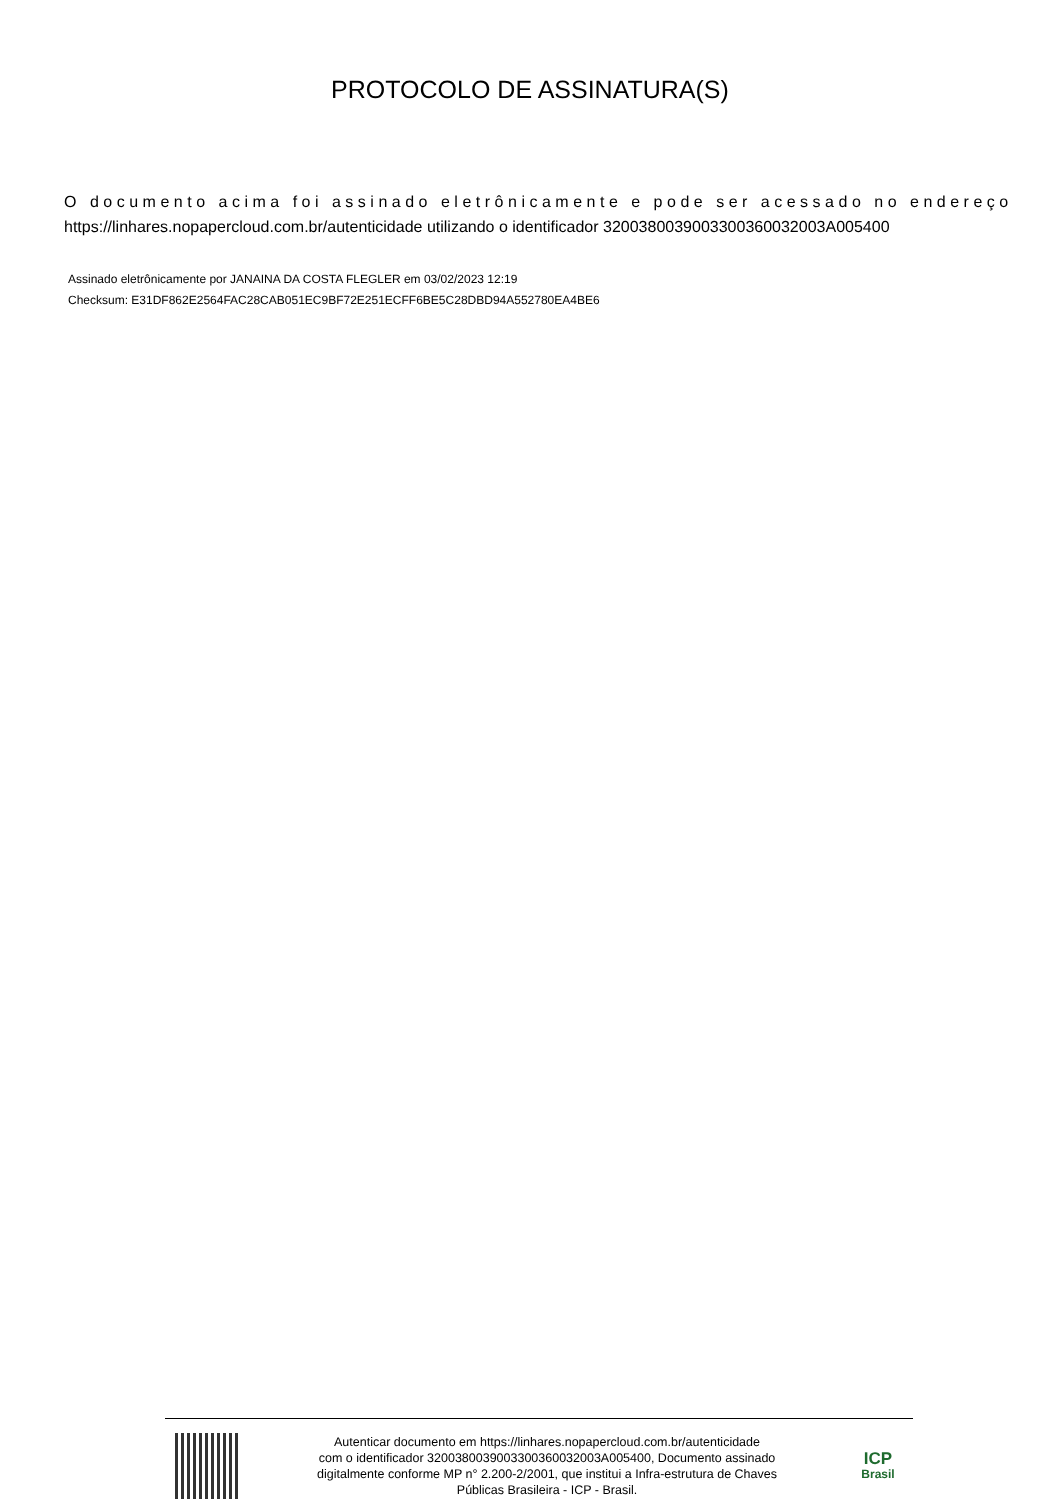PROTOCOLO DE ASSINATURA(S)
O documento acima foi assinado eletrônicamente e pode ser acessado no endereço
https://linhares.nopapercloud.com.br/autenticidade utilizando o identificador 320038003900330036003200​3A005400
Assinado eletrônicamente por JANAINA DA COSTA FLEGLER em 03/02/2023 12:19
Checksum: E31DF862E2564FAC28CAB051EC9BF72E251ECFF6BE5C28DBD94A552780EA4BE6
Autenticar documento em https://linhares.nopapercloud.com.br/autenticidade
com o identificador 3200380039003300360032003A005400, Documento assinado
digitalmente conforme MP n° 2.200-2/2001, que institui a Infra-estrutura de Chaves
Públicas Brasileira - ICP - Brasil.
ICP
Brasil